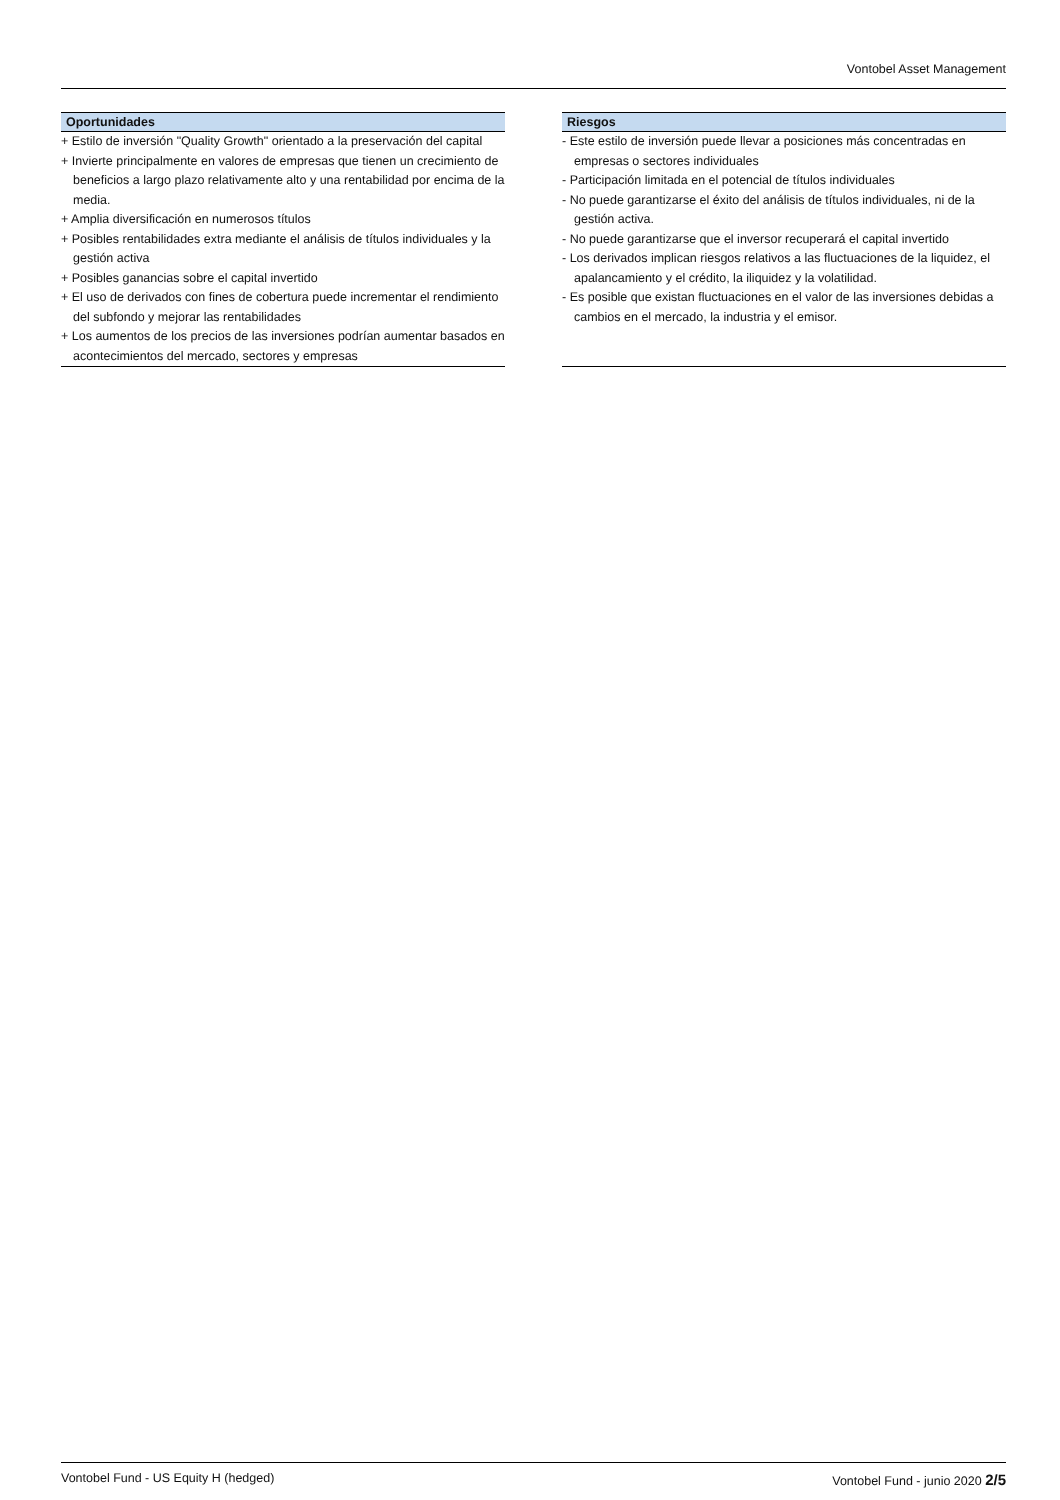Vontobel Asset Management
Oportunidades
+ Estilo de inversión "Quality Growth" orientado a la preservación del capital
+ Invierte principalmente en valores de empresas que tienen un crecimiento de beneficios a largo plazo relativamente alto y una rentabilidad por encima de la media.
+ Amplia diversificación en numerosos títulos
+ Posibles rentabilidades extra mediante el análisis de títulos individuales y la gestión activa
+ Posibles ganancias sobre el capital invertido
+ El uso de derivados con fines de cobertura puede incrementar el rendimiento del subfondo y mejorar las rentabilidades
+ Los aumentos de los precios de las inversiones podrían aumentar basados en acontecimientos del mercado, sectores y empresas
Riesgos
- Este estilo de inversión puede llevar a posiciones más concentradas en empresas o sectores individuales
- Participación limitada en el potencial de títulos individuales
- No puede garantizarse el éxito del análisis de títulos individuales, ni de la gestión activa.
- No puede garantizarse que el inversor recuperará el capital invertido
- Los derivados implican riesgos relativos a las fluctuaciones de la liquidez, el apalancamiento y el crédito, la iliquidez y la volatilidad.
- Es posible que existan fluctuaciones en el valor de las inversiones debidas a cambios en el mercado, la industria y el emisor.
Vontobel Fund - US Equity H (hedged) Vontobel Fund - junio 2020 2/5